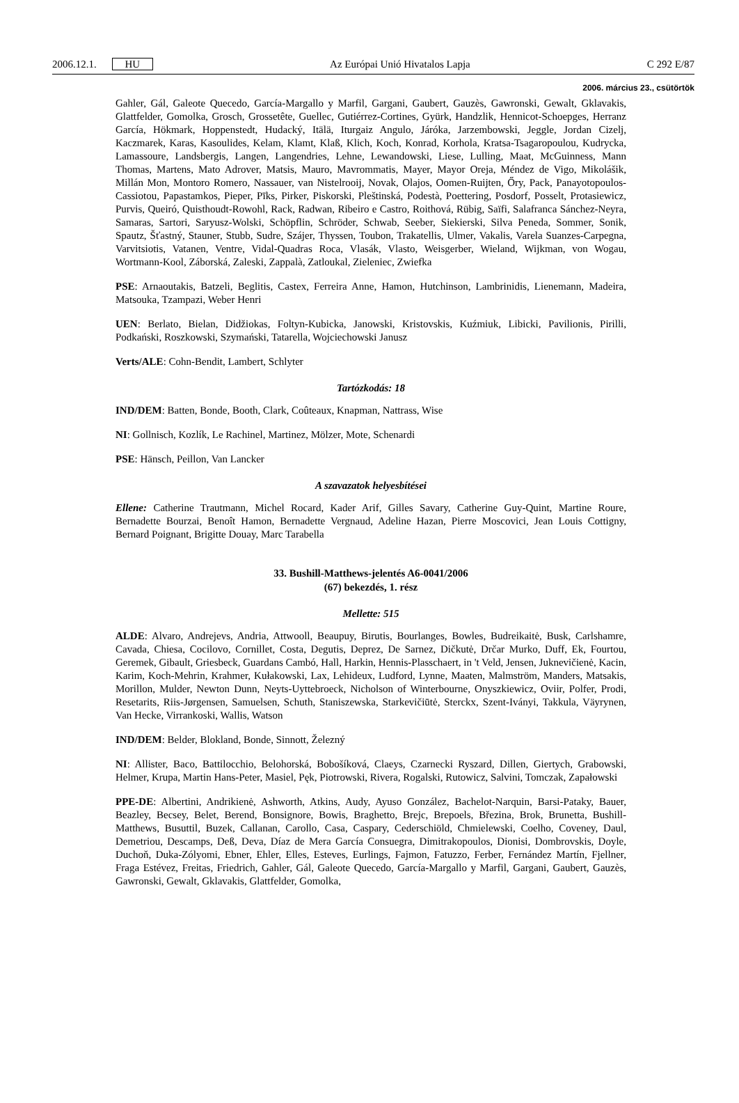2006.12.1. HU Az Európai Unió Hivatalos Lapja C 292 E/87
2006. március 23., csütörtök
Gahler, Gál, Galeote Quecedo, García-Margallo y Marfil, Gargani, Gaubert, Gauzès, Gawronski, Gewalt, Gklavakis, Glattfelder, Gomolka, Grosch, Grossetête, Guellec, Gutiérrez-Cortines, Gyürk, Handzlik, Hennicot-Schoepges, Herranz García, Hökmark, Hoppenstedt, Hudacký, Itälä, Iturgaiz Angulo, Járóka, Jarzembowski, Jeggle, Jordan Cizelj, Kaczmarek, Karas, Kasoulides, Kelam, Klamt, Klaß, Klich, Koch, Konrad, Korhola, Kratsa-Tsagaropoulou, Kudrycka, Lamassoure, Landsbergis, Langen, Langendries, Lehne, Lewandowski, Liese, Lulling, Maat, McGuinness, Mann Thomas, Martens, Mato Adrover, Matsis, Mauro, Mavrommatis, Mayer, Mayor Oreja, Méndez de Vigo, Mikolášik, Millán Mon, Montoro Romero, Nassauer, van Nistelrooij, Novak, Olajos, Oomen-Ruijten, Őry, Pack, Panayotopoulos-Cassiotou, Papastamkos, Pieper, Pīks, Pirker, Piskorski, Pleštinská, Podestà, Poettering, Posdorf, Posselt, Protasiewicz, Purvis, Queiró, Quisthoudt-Rowohl, Rack, Radwan, Ribeiro e Castro, Roithová, Rübig, Saïfi, Salafranca Sánchez-Neyra, Samaras, Sartori, Saryusz-Wolski, Schöpflin, Schröder, Schwab, Seeber, Siekierski, Silva Peneda, Sommer, Sonik, Spautz, Šťastný, Stauner, Stubb, Sudre, Szájer, Thyssen, Toubon, Trakatellis, Ulmer, Vakalis, Varela Suanzes-Carpegna, Varvitsiotis, Vatanen, Ventre, Vidal-Quadras Roca, Vlasák, Vlasto, Weisgerber, Wieland, Wijkman, von Wogau, Wortmann-Kool, Záborská, Zaleski, Zappalà, Zatloukal, Zieleniec, Zwiefka
PSE: Arnaoutakis, Batzeli, Beglitis, Castex, Ferreira Anne, Hamon, Hutchinson, Lambrinidis, Lienemann, Madeira, Matsouka, Tzampazi, Weber Henri
UEN: Berlato, Bielan, Didžiokas, Foltyn-Kubicka, Janowski, Kristovskis, Kuźmiuk, Libicki, Pavilionis, Pirilli, Podkański, Roszkowski, Szymański, Tatarella, Wojciechowski Janusz
Verts/ALE: Cohn-Bendit, Lambert, Schlyter
Tartózkodás: 18
IND/DEM: Batten, Bonde, Booth, Clark, Coûteaux, Knapman, Nattrass, Wise
NI: Gollnisch, Kozlík, Le Rachinel, Martinez, Mölzer, Mote, Schenardi
PSE: Hänsch, Peillon, Van Lancker
A szavazatok helyesbítései
Ellene: Catherine Trautmann, Michel Rocard, Kader Arif, Gilles Savary, Catherine Guy-Quint, Martine Roure, Bernadette Bourzai, Benoît Hamon, Bernadette Vergnaud, Adeline Hazan, Pierre Moscovici, Jean Louis Cottigny, Bernard Poignant, Brigitte Douay, Marc Tarabella
33. Bushill-Matthews-jelentés A6-0041/2006
(67) bekezdés, 1. rész
Mellette: 515
ALDE: Alvaro, Andrejevs, Andria, Attwooll, Beaupuy, Birutis, Bourlanges, Bowles, Budreikaitė, Busk, Carlshamre, Cavada, Chiesa, Cocilovo, Cornillet, Costa, Degutis, Deprez, De Sarnez, Dičkutė, Drčar Murko, Duff, Ek, Fourtou, Geremek, Gibault, Griesbeck, Guardans Cambó, Hall, Harkin, Hennis-Plasschaert, in 't Veld, Jensen, Juknevičienė, Kacin, Karim, Koch-Mehrin, Krahmer, Kułakowski, Lax, Lehideux, Ludford, Lynne, Maaten, Malmström, Manders, Matsakis, Morillon, Mulder, Newton Dunn, Neyts-Uyttebroeck, Nicholson of Winterbourne, Onyszkiewicz, Oviir, Polfer, Prodi, Resetarits, Riis-Jørgensen, Samuelsen, Schuth, Staniszewska, Starkevičiūtė, Sterckx, Szent-Iványi, Takkula, Väyrynen, Van Hecke, Virrankoski, Wallis, Watson
IND/DEM: Belder, Blokland, Bonde, Sinnott, Železný
NI: Allister, Baco, Battilocchio, Belohorská, Bobošíková, Claeys, Czarnecki Ryszard, Dillen, Giertych, Grabowski, Helmer, Krupa, Martin Hans-Peter, Masiel, Pęk, Piotrowski, Rivera, Rogalski, Rutowicz, Salvini, Tomczak, Zapałowski
PPE-DE: Albertini, Andrikienė, Ashworth, Atkins, Audy, Ayuso González, Bachelot-Narquin, Barsi-Pataky, Bauer, Beazley, Becsey, Belet, Berend, Bonsignore, Bowis, Braghetto, Brejc, Brepoels, Březina, Brok, Brunetta, Bushill-Matthews, Busuttil, Buzek, Callanan, Carollo, Casa, Caspary, Cederschiöld, Chmielewski, Coelho, Coveney, Daul, Demetriou, Descamps, Deß, Deva, Díaz de Mera García Consuegra, Dimitrakopoulos, Dionisi, Dombrovskis, Doyle, Duchoň, Duka-Zólyomi, Ebner, Ehler, Elles, Esteves, Eurlings, Fajmon, Fatuzzo, Ferber, Fernández Martín, Fjellner, Fraga Estévez, Freitas, Friedrich, Gahler, Gál, Galeote Quecedo, García-Margallo y Marfil, Gargani, Gaubert, Gauzès, Gawronski, Gewalt, Gklavakis, Glattfelder, Gomolka,